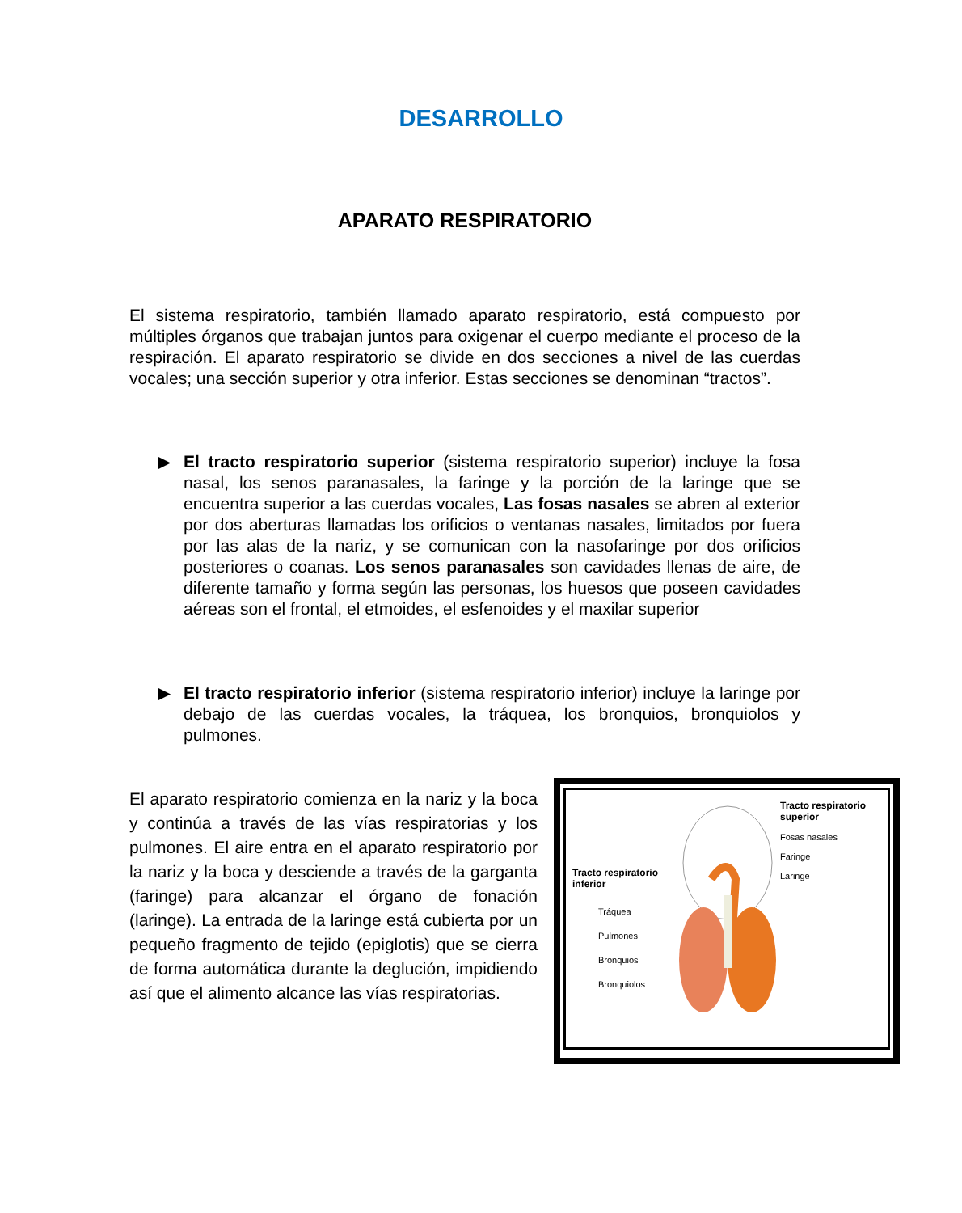DESARROLLO
APARATO RESPIRATORIO
El sistema respiratorio, también llamado aparato respiratorio, está compuesto por múltiples órganos que trabajan juntos para oxigenar el cuerpo mediante el proceso de la respiración. El aparato respiratorio se divide en dos secciones a nivel de las cuerdas vocales; una sección superior y otra inferior. Estas secciones se denominan “tractos”.
▶ El tracto respiratorio superior (sistema respiratorio superior) incluye la fosa nasal, los senos paranasales, la faringe y la porción de la laringe que se encuentra superior a las cuerdas vocales, Las fosas nasales se abren al exterior por dos aberturas llamadas los orificios o ventanas nasales, limitados por fuera por las alas de la nariz, y se comunican con la nasofaringe por dos orificios posteriores o coanas. Los senos paranasales son cavidades llenas de aire, de diferente tamaño y forma según las personas, los huesos que poseen cavidades aéreas son el frontal, el etmoides, el esfenoides y el maxilar superior
▶ El tracto respiratorio inferior (sistema respiratorio inferior) incluye la laringe por debajo de las cuerdas vocales, la tráquea, los bronquios, bronquiolos y pulmones.
El aparato respiratorio comienza en la nariz y la boca y continúa a través de las vías respiratorias y los pulmones. El aire entra en el aparato respiratorio por la nariz y la boca y desciende a través de la garganta (faringe) para alcanzar el órgano de fonación (laringe). La entrada de la laringe está cubierta por un pequeño fragmento de tejido (epiglotis) que se cierra de forma automática durante la deglución, impidiendo así que el alimento alcance las vías respiratorias.
Tracto respiratorio
superior
Fosas nasales
Faringe
Laringe
Tracto respiratorio
inferior
Tráquea
Pulmones
Bronquios
Bronquiolos